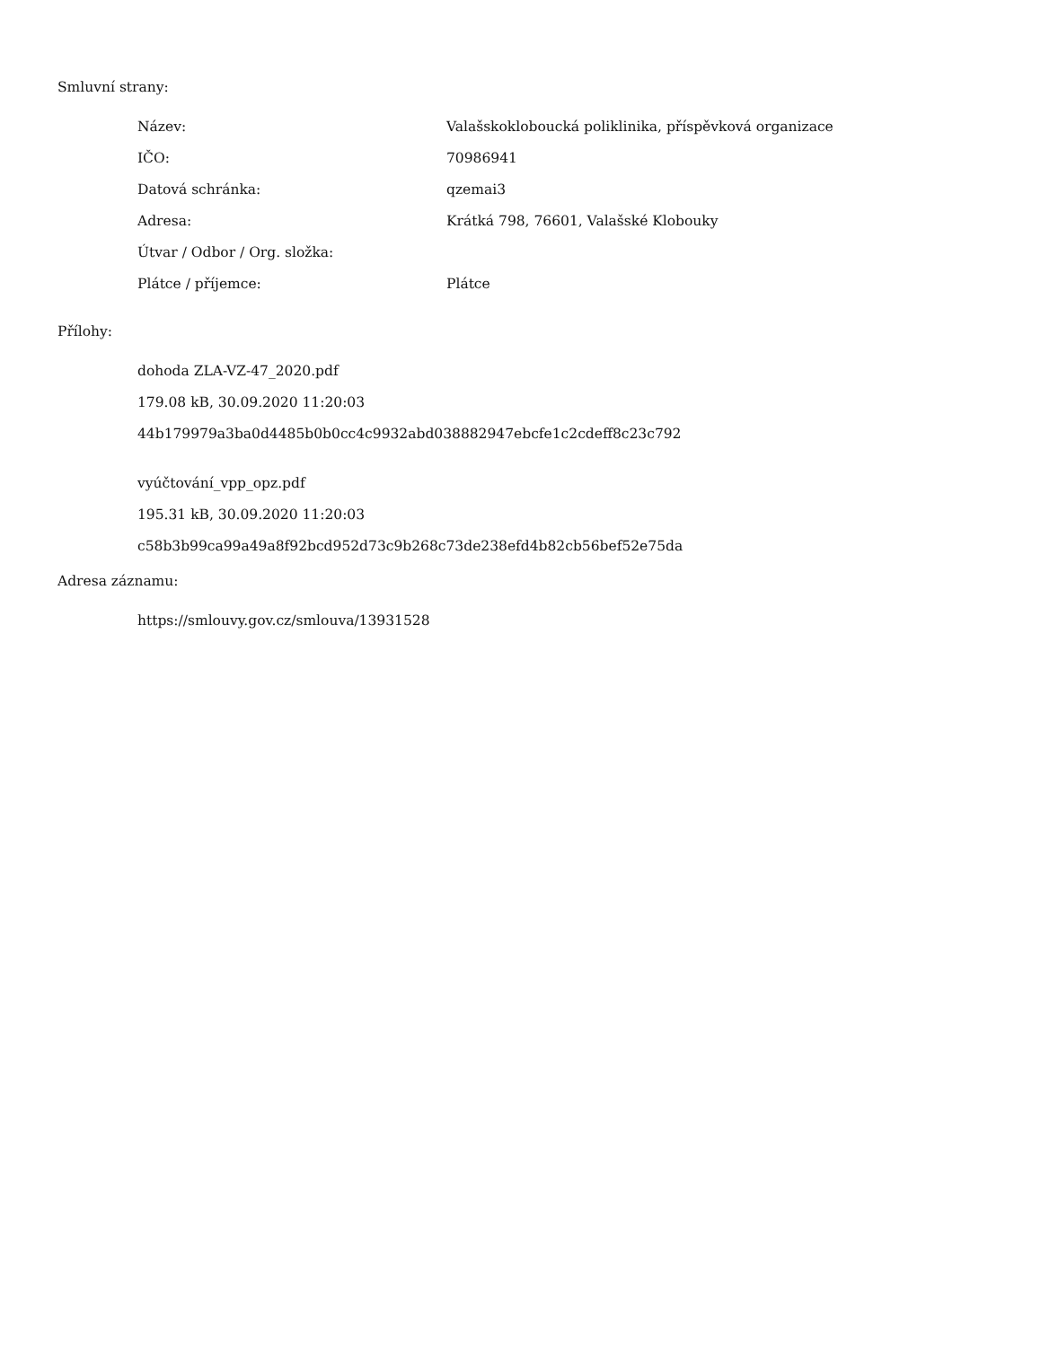Smluvní strany:
| Název: | Valašskokloboucká poliklinika, příspěvková organizace |
| IČO: | 70986941 |
| Datová schránka: | qzemai3 |
| Adresa: | Krátká 798, 76601, Valašské Klobouky |
| Útvar / Odbor / Org. složka: | |
| Plátce / příjemce: | Plátce |
Přílohy:
dohoda ZLA-VZ-47_2020.pdf
179.08 kB, 30.09.2020 11:20:03
44b179979a3ba0d4485b0b0cc4c9932abd038882947ebcfe1c2cdeff8c23c792
vyúčtování_vpp_opz.pdf
195.31 kB, 30.09.2020 11:20:03
c58b3b99ca99a49a8f92bcd952d73c9b268c73de238efd4b82cb56bef52e75da
Adresa záznamu:
https://smlouvy.gov.cz/smlouva/13931528